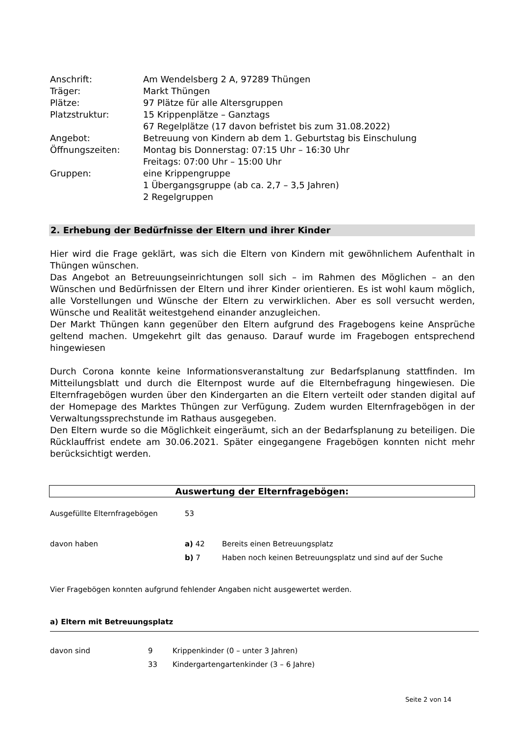| Anschrift: | Am Wendelsberg 2 A, 97289 Thüngen |
| Träger: | Markt Thüngen |
| Plätze: | 97 Plätze für alle Altersgruppen |
| Platzstruktur: | 15 Krippenplätze – Ganztags 67 Regelplätze (17 davon befristet bis zum 31.08.2022) |
| Angebot: | Betreuung von Kindern ab dem 1. Geburtstag bis Einschulung |
| Öffnungszeiten: | Montag bis Donnerstag: 07:15 Uhr – 16:30 Uhr Freitags: 07:00 Uhr – 15:00 Uhr |
| Gruppen: | eine Krippengruppe 1 Übergangsgruppe (ab ca. 2,7 – 3,5 Jahren) 2 Regelgruppen |
2. Erhebung der Bedürfnisse der Eltern und ihrer Kinder
Hier wird die Frage geklärt, was sich die Eltern von Kindern mit gewöhnlichem Aufenthalt in Thüngen wünschen.
Das Angebot an Betreuungseinrichtungen soll sich – im Rahmen des Möglichen – an den Wünschen und Bedürfnissen der Eltern und ihrer Kinder orientieren. Es ist wohl kaum möglich, alle Vorstellungen und Wünsche der Eltern zu verwirklichen. Aber es soll versucht werden, Wünsche und Realität weitestgehend einander anzugleichen.
Der Markt Thüngen kann gegenüber den Eltern aufgrund des Fragebogens keine Ansprüche geltend machen. Umgekehrt gilt das genauso. Darauf wurde im Fragebogen entsprechend hingewiesen
Durch Corona konnte keine Informationsveranstaltung zur Bedarfsplanung stattfinden. Im Mitteilungsblatt und durch die Elternpost wurde auf die Elternbefragung hingewiesen. Die Elternfragebögen wurden über den Kindergarten an die Eltern verteilt oder standen digital auf der Homepage des Marktes Thüngen zur Verfügung. Zudem wurden Elternfragebögen in der Verwaltungssprechstunde im Rathaus ausgegeben.
Den Eltern wurde so die Möglichkeit eingeräumt, sich an der Bedarfsplanung zu beteiligen. Die Rücklauffrist endete am 30.06.2021. Später eingegangene Fragebögen konnten nicht mehr berücksichtigt werden.
Auswertung der Elternfragebögen:
| Ausgefüllte Elternfragebögen | 53 | |
| davon haben | a) 42 | Bereits einen Betreuungsplatz |
| | b) 7 | Haben noch keinen Betreuungsplatz und sind auf der Suche |
Vier Fragebögen konnten aufgrund fehlender Angaben nicht ausgewertet werden.
a) Eltern mit Betreuungsplatz
| davon sind | 9 | Krippenkinder (0 – unter 3 Jahren) |
| | 33 | Kindergartengartenkinder (3 – 6 Jahre) |
Seite 2 von 14